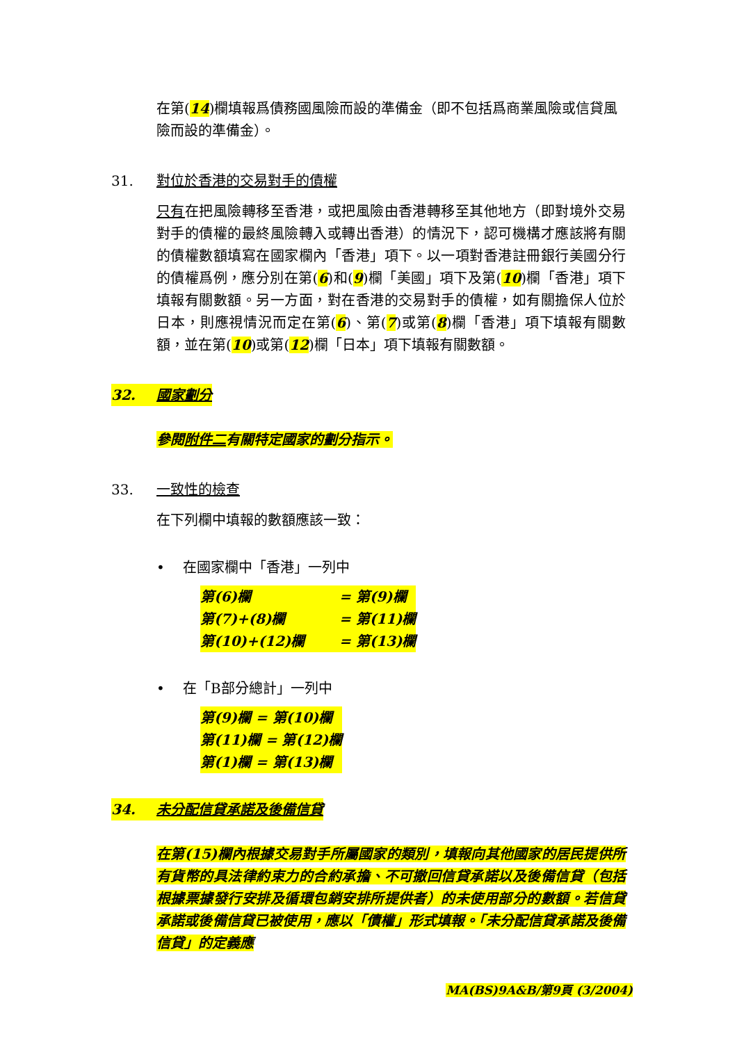在第(14)欄填報爲債務國風險而設的準備金（即不包括爲商業風險或信貸風險而設的準備金）。
31. 對位於香港的交易對手的債權
只有在把風險轉移至香港，或把風險由香港轉移至其他地方（即對境外交易對手的債權的最終風險轉入或轉出香港）的情況下，認可機構才應該將有關的債權數額填寫在國家欄內「香港」項下。以一項對香港註冊銀行美國分行的債權爲例，應分別在第(6)和(9)欄「美國」項下及第(10)欄「香港」項下填報有關數額。另一方面，對在香港的交易對手的債權，如有關擔保人位於日本，則應視情況而定在第(6)、第(7)或第(8)欄「香港」項下填報有關數額，並在第(10)或第(12)欄「日本」項下填報有關數額。
32. 國家劃分
參閱附件二有關特定國家的劃分指示。
33. 一致性的檢查
在下列欄中填報的數額應該一致：
• 在國家欄中「香港」一列中
| 第(6)欄 | = 第(9)欄 |
| 第(7)+(8)欄 | = 第(11)欄 |
| 第(10)+(12)欄 | = 第(13)欄 |
• 在「B部分總計」一列中
| 第(9)欄 = 第(10)欄 |
| 第(11)欄 = 第(12)欄 |
| 第(1)欄 = 第(13)欄 |
34. 未分配信貸承諾及後備信貸
在第(15)欄內根據交易對手所屬國家的類別，填報向其他國家的居民提供所有貨幣的具法律約束力的合約承擔、不可撤回信貸承諾以及後備信貸（包括根據票據發行安排及循環包銷安排所提供者）的未使用部分的數額。若信貸承諾或後備信貸已被使用，應以「債權」形式填報。「未分配信貸承諾及後備信貸」的定義應
MA(BS)9A&B/第9頁 (3/2004)